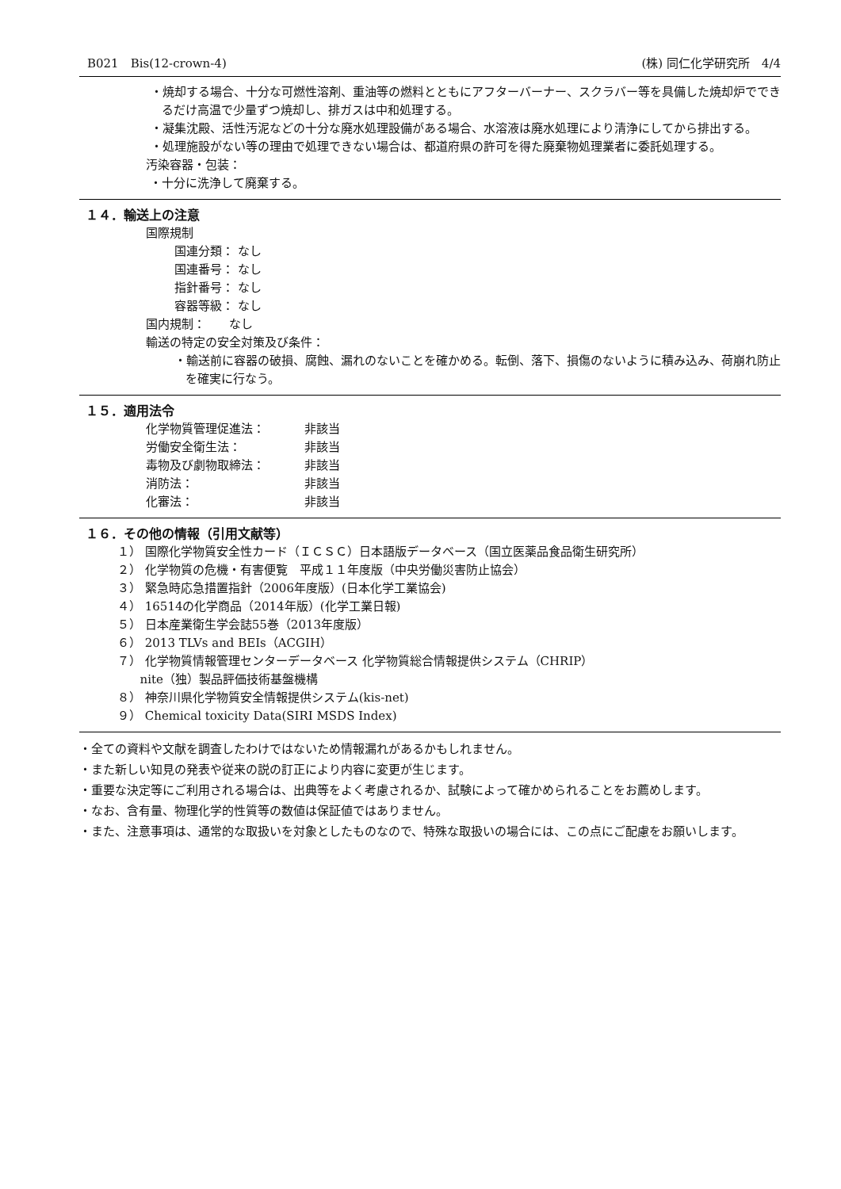B021　Bis(12-crown-4) (株) 同仁化学研究所　4/4
・焼却する場合、十分な可燃性溶剤、重油等の燃料とともにアフターバーナー、スクラバー等を具備した焼却炉でできるだけ高温で少量ずつ焼却し、排ガスは中和処理する。
・凝集沈殿、活性汚泥などの十分な廃水処理設備がある場合、水溶液は廃水処理により清浄にしてから排出する。
・処理施設がない等の理由で処理できない場合は、都道府県の許可を得た廃棄物処理業者に委託処理する。
汚染容器・包装：
・十分に洗浄して廃棄する。
１４．輸送上の注意
国際規制
国連分類： なし
国連番号： なし
指針番号： なし
容器等級： なし
国内規制：　　なし
輸送の特定の安全対策及び条件：
・輸送前に容器の破損、腐蝕、漏れのないことを確かめる。転倒、落下、損傷のないように積み込み、荷崩れ防止を確実に行なう。
１５．適用法令
化学物質管理促進法： 非該当
労働安全衛生法： 非該当
毒物及び劇物取締法： 非該当
消防法： 非該当
化審法： 非該当
１６．その他の情報（引用文献等）
１） 国際化学物質安全性カード（ＩＣＳＣ）日本語版データベース（国立医薬品食品衛生研究所）
２） 化学物質の危機・有害便覧　平成１１年度版（中央労働災害防止協会）
３） 緊急時応急措置指針（2006年度版）(日本化学工業協会)
４） 16514の化学商品（2014年版）(化学工業日報)
５） 日本産業衛生学会誌55巻（2013年度版）
６） 2013 TLVs and BEIs（ACGIH）
７） 化学物質情報管理センターデータベース 化学物質総合情報提供システム（CHRIP）
nite（独）製品評価技術基盤機構
８） 神奈川県化学物質安全情報提供システム(kis-net)
９） Chemical toxicity Data(SIRI MSDS Index)
・全ての資料や文献を調査したわけではないため情報漏れがあるかもしれません。
・また新しい知見の発表や従来の説の訂正により内容に変更が生じます。
・重要な決定等にご利用される場合は、出典等をよく考慮されるか、試験によって確かめられることをお薦めします。
・なお、含有量、物理化学的性質等の数値は保証値ではありません。
・また、注意事項は、通常的な取扱いを対象としたものなので、特殊な取扱いの場合には、この点にご配慮をお願いします。